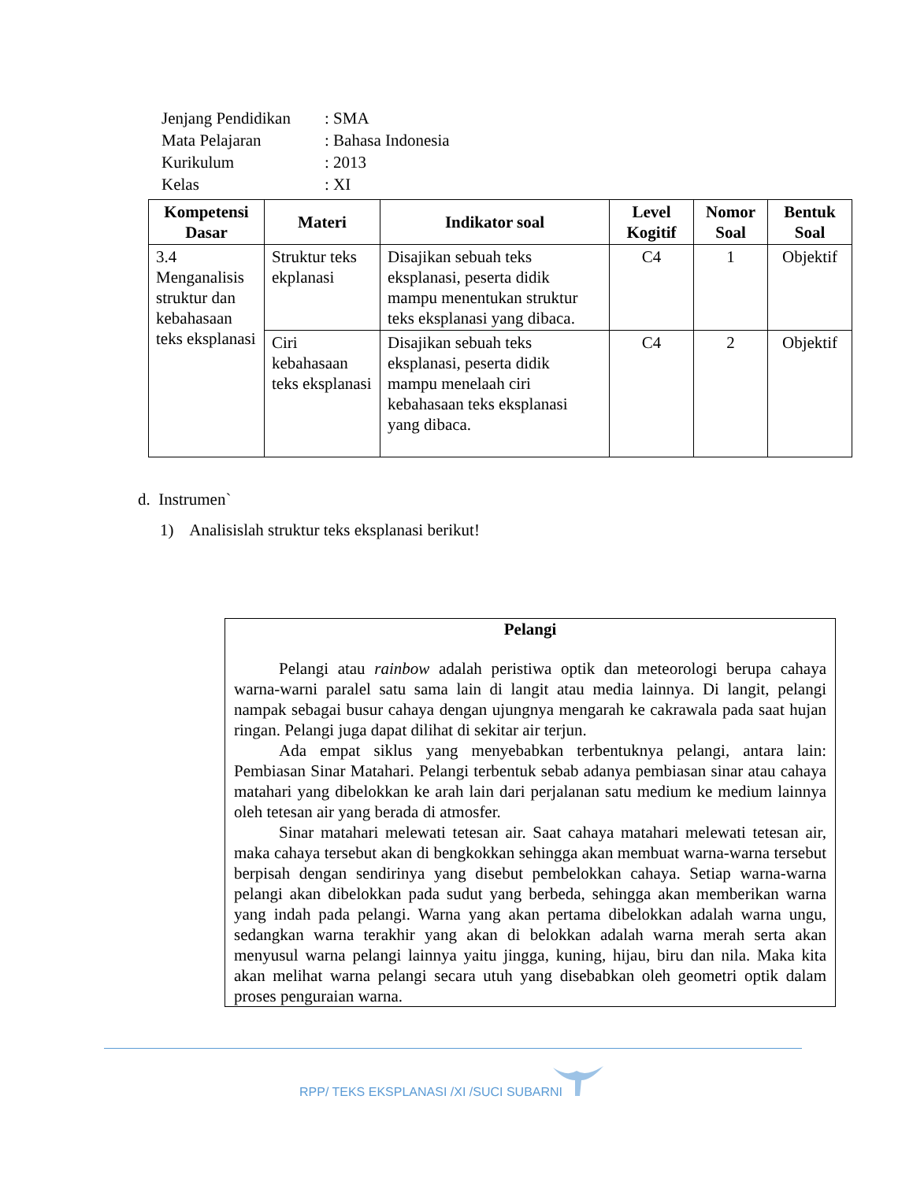| Jenjang Pendidikan | : SMA |
| Mata Pelajaran | : Bahasa Indonesia |
| Kurikulum | : 2013 |
| Kelas | : XI |
| Kompetensi Dasar | Materi | Indikator soal | Level Kogitif | Nomor Soal | Bentuk Soal |
| --- | --- | --- | --- | --- | --- |
| 3.4 Menganalisis struktur dan kebahasaan teks eksplanasi | Struktur teks ekplanasi | Disajikan sebuah teks eksplanasi, peserta didik mampu menentukan struktur teks eksplanasi yang dibaca. | C4 | 1 | Objektif |
| | Ciri kebahasaan teks eksplanasi | Disajikan sebuah teks eksplanasi, peserta didik mampu menelaah ciri kebahasaan teks eksplanasi yang dibaca. | C4 | 2 | Objektif |
d. Instrumen`
1) Analisislah struktur teks eksplanasi berikut!
Pelangi
Pelangi atau rainbow adalah peristiwa optik dan meteorologi berupa cahaya warna-warni paralel satu sama lain di langit atau media lainnya. Di langit, pelangi nampak sebagai busur cahaya dengan ujungnya mengarah ke cakrawala pada saat hujan ringan. Pelangi juga dapat dilihat di sekitar air terjun.
Ada empat siklus yang menyebabkan terbentuknya pelangi, antara lain: Pembiasan Sinar Matahari. Pelangi terbentuk sebab adanya pembiasan sinar atau cahaya matahari yang dibelokkan ke arah lain dari perjalanan satu medium ke medium lainnya oleh tetesan air yang berada di atmosfer.
Sinar matahari melewati tetesan air. Saat cahaya matahari melewati tetesan air, maka cahaya tersebut akan di bengkokkan sehingga akan membuat warna-warna tersebut berpisah dengan sendirinya yang disebut pembelokkan cahaya. Setiap warna-warna pelangi akan dibelokkan pada sudut yang berbeda, sehingga akan memberikan warna yang indah pada pelangi. Warna yang akan pertama dibelokkan adalah warna ungu, sedangkan warna terakhir yang akan di belokkan adalah warna merah serta akan menyusul warna pelangi lainnya yaitu jingga, kuning, hijau, biru dan nila. Maka kita akan melihat warna pelangi secara utuh yang disebabkan oleh geometri optik dalam proses penguraian warna.
RPP/ TEKS EKSPLANASI /XI /SUCI SUBARNI